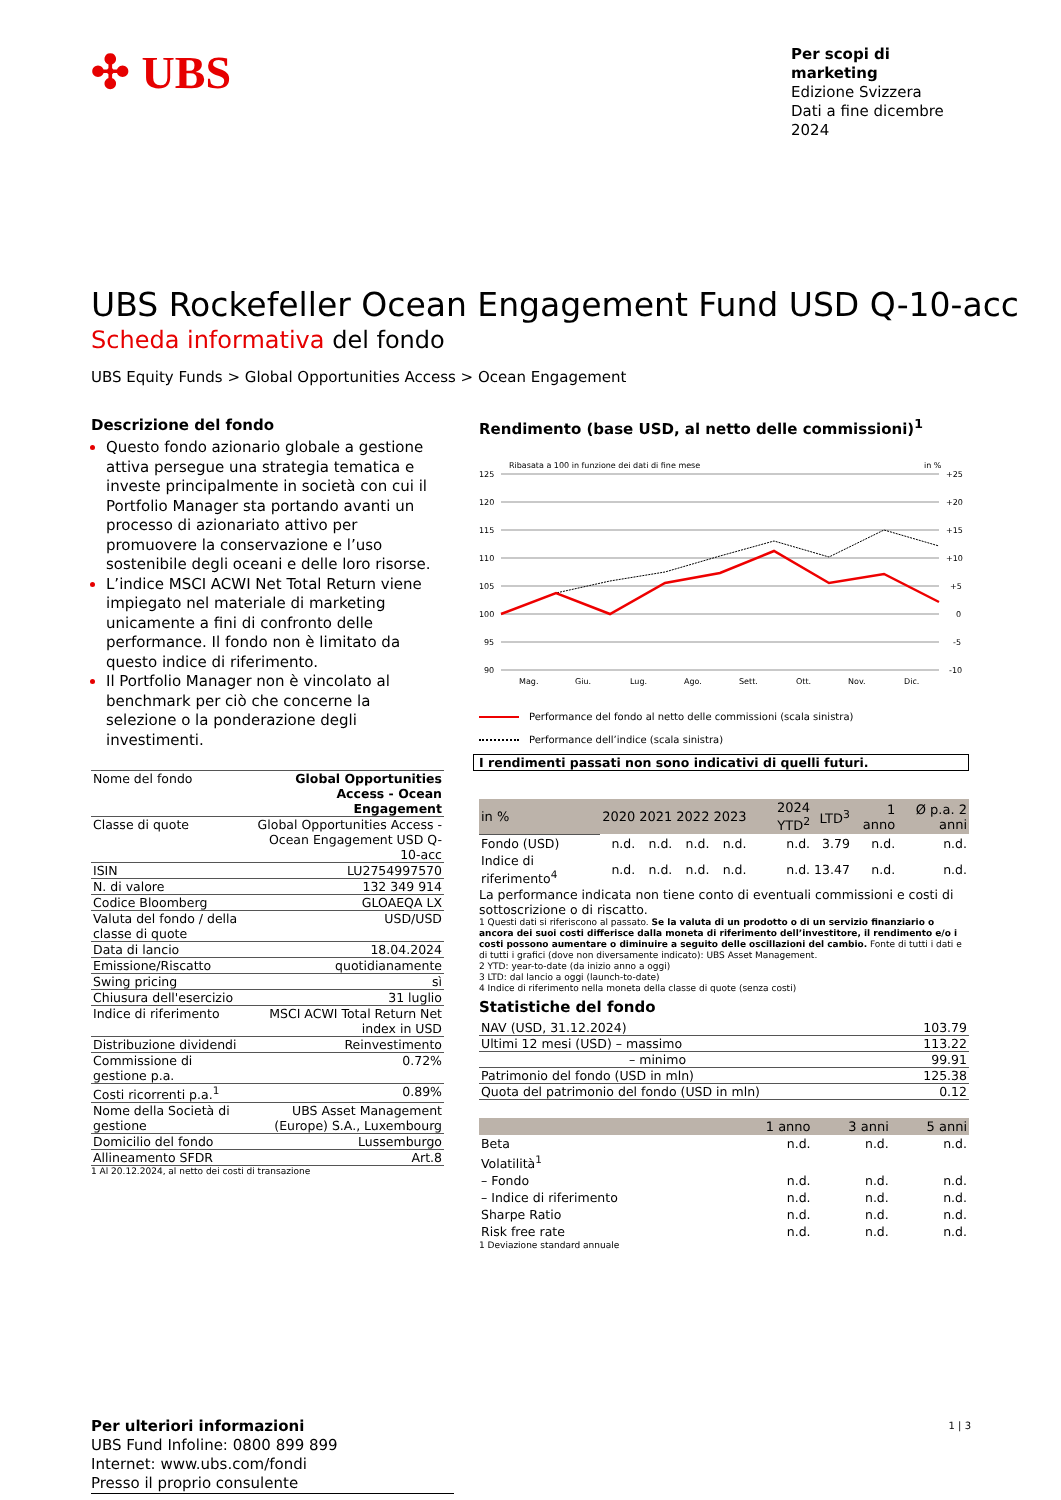✣ UBS
Per scopi di marketing
Edizione Svizzera
Dati a fine dicembre 2024
UBS Rockefeller Ocean Engagement Fund USD Q-10-acc
Scheda informativa del fondo
UBS Equity Funds > Global Opportunities Access > Ocean Engagement
Descrizione del fondo
Questo fondo azionario globale a gestione attiva persegue una strategia tematica e investe principalmente in società con cui il Portfolio Manager sta portando avanti un processo di azionariato attivo per promuovere la conservazione e l’uso sostenibile degli oceani e delle loro risorse.
L’indice MSCI ACWI Net Total Return viene impiegato nel materiale di marketing unicamente a fini di confronto delle performance. Il fondo non è limitato da questo indice di riferimento.
Il Portfolio Manager non è vincolato al benchmark per ciò che concerne la selezione o la ponderazione degli investimenti.
| Nome del fondo | Global Opportunities Access - Ocean Engagement |
| Classe di quote | Global Opportunities Access - Ocean Engagement USD Q-10-acc |
| ISIN | LU2754997570 |
| N. di valore | 132 349 914 |
| Codice Bloomberg | GLOAEQA LX |
| Valuta del fondo / della classe di quote | USD/USD |
| Data di lancio | 18.04.2024 |
| Emissione/Riscatto | quotidianamente |
| Swing pricing | sì |
| Chiusura dell'esercizio | 31 luglio |
| Indice di riferimento | MSCI ACWI Total Return Net index in USD |
| Distribuzione dividendi | Reinvestimento |
| Commissione di gestione p.a. | 0.72% |
| Costi ricorrenti p.a.<sup>1</sup> | 0.89% |
| Nome della Società di gestione | UBS Asset Management (Europe) S.A., Luxembourg |
| Domicilio del fondo | Lussemburgo |
| Allineamento SFDR | Art.8 |
1 Al 20.12.2024, al netto dei costi di transazione
Per ulteriori informazioni
UBS Fund Infoline: 0800 899 899
Internet: www.ubs.com/fondi
Presso il proprio consulente
Rendimento (base USD, al netto delle commissioni)<sup>1</sup>
Ribasata a 100 in funzione dei dati di fine mese
in %
125
120
115
110
105
100
95
90
+25
+20
+15
+10
+5
0
-5
-10
Mag.
Giu.
Lug.
Ago.
Sett.
Ott.
Nov.
Dic.
Performance del fondo al netto delle commissioni (scala sinistra)
Performance dell’indice (scala sinistra)
I rendimenti passati non sono indicativi di quelli futuri.
| in % | 2020 | 2021 | 2022 | 2023 | 2024 YTD<sup>2</sup> | LTD<sup>3</sup> | 1 anno | Ø p.a. 2 anni |
| --- | --- | --- | --- | --- | --- | --- | --- | --- |
| Fondo (USD) | n.d. | n.d. | n.d. | n.d. | n.d. | 3.79 | n.d. | n.d. |
| Indice di riferimento<sup>4</sup> | n.d. | n.d. | n.d. | n.d. | n.d. | 13.47 | n.d. | n.d. |
La performance indicata non tiene conto di eventuali commissioni e costi di sottoscrizione o di riscatto.
1 Questi dati si riferiscono al passato. Se la valuta di un prodotto o di un servizio finanziario o ancora dei suoi costi differisce dalla moneta di riferimento dell’investitore, il rendimento e/o i costi possono aumentare o diminuire a seguito delle oscillazioni del cambio. Fonte di tutti i dati e di tutti i grafici (dove non diversamente indicato): UBS Asset Management.
2 YTD: year-to-date (da inizio anno a oggi)
3 LTD: dal lancio a oggi (launch-to-date)
4 Indice di riferimento nella moneta della classe di quote (senza costi)
Statistiche del fondo
| NAV (USD, 31.12.2024) | 103.79 |
| Ultimi 12 mesi (USD) – massimo | 113.22 |
| – minimo | 99.91 |
| Patrimonio del fondo (USD in mln) | 125.38 |
| Quota del patrimonio del fondo (USD in mln) | 0.12 |
| | 1 anno | 3 anni | 5 anni |
| --- | --- | --- | --- |
| Beta | n.d. | n.d. | n.d. |
| Volatilità<sup>1</sup> | | | |
| – Fondo | n.d. | n.d. | n.d. |
| – Indice di riferimento | n.d. | n.d. | n.d. |
| Sharpe Ratio | n.d. | n.d. | n.d. |
| Risk free rate | n.d. | n.d. | n.d. |
1 Deviazione standard annuale
1 | 3